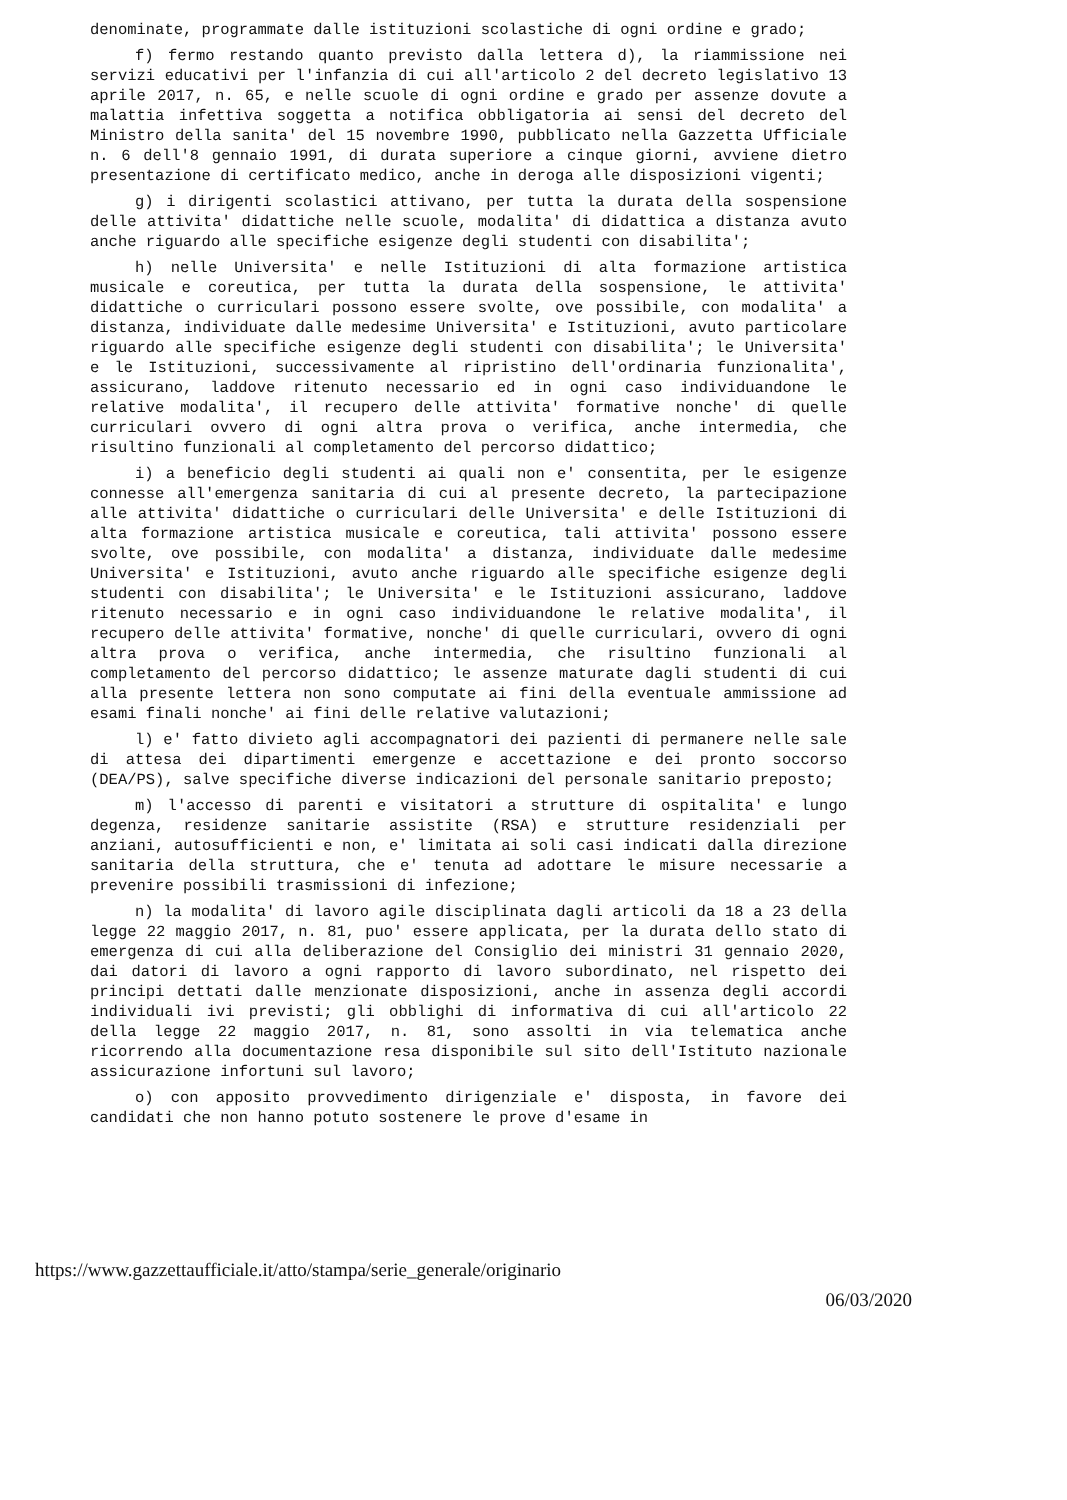denominate, programmate dalle istituzioni scolastiche di ogni ordine e grado;
f) fermo restando quanto previsto dalla lettera d), la riammissione nei servizi educativi per l'infanzia di cui all'articolo 2 del decreto legislativo 13 aprile 2017, n. 65, e nelle scuole di ogni ordine e grado per assenze dovute a malattia infettiva soggetta a notifica obbligatoria ai sensi del decreto del Ministro della sanita' del 15 novembre 1990, pubblicato nella Gazzetta Ufficiale n. 6 dell'8 gennaio 1991, di durata superiore a cinque giorni, avviene dietro presentazione di certificato medico, anche in deroga alle disposizioni vigenti;
g) i dirigenti scolastici attivano, per tutta la durata della sospensione delle attivita' didattiche nelle scuole, modalita' di didattica a distanza avuto anche riguardo alle specifiche esigenze degli studenti con disabilita';
h) nelle Universita' e nelle Istituzioni di alta formazione artistica musicale e coreutica, per tutta la durata della sospensione, le attivita' didattiche o curriculari possono essere svolte, ove possibile, con modalita' a distanza, individuate dalle medesime Universita' e Istituzioni, avuto particolare riguardo alle specifiche esigenze degli studenti con disabilita'; le Universita' e le Istituzioni, successivamente al ripristino dell'ordinaria funzionalita', assicurano, laddove ritenuto necessario ed in ogni caso individuandone le relative modalita', il recupero delle attivita' formative nonche' di quelle curriculari ovvero di ogni altra prova o verifica, anche intermedia, che risultino funzionali al completamento del percorso didattico;
i) a beneficio degli studenti ai quali non e' consentita, per le esigenze connesse all'emergenza sanitaria di cui al presente decreto, la partecipazione alle attivita' didattiche o curriculari delle Universita' e delle Istituzioni di alta formazione artistica musicale e coreutica, tali attivita' possono essere svolte, ove possibile, con modalita' a distanza, individuate dalle medesime Universita' e Istituzioni, avuto anche riguardo alle specifiche esigenze degli studenti con disabilita'; le Universita' e le Istituzioni assicurano, laddove ritenuto necessario e in ogni caso individuandone le relative modalita', il recupero delle attivita' formative, nonche' di quelle curriculari, ovvero di ogni altra prova o verifica, anche intermedia, che risultino funzionali al completamento del percorso didattico; le assenze maturate dagli studenti di cui alla presente lettera non sono computate ai fini della eventuale ammissione ad esami finali nonche' ai fini delle relative valutazioni;
l) e' fatto divieto agli accompagnatori dei pazienti di permanere nelle sale di attesa dei dipartimenti emergenze e accettazione e dei pronto soccorso (DEA/PS), salve specifiche diverse indicazioni del personale sanitario preposto;
m) l'accesso di parenti e visitatori a strutture di ospitalita' e lungo degenza, residenze sanitarie assistite (RSA) e strutture residenziali per anziani, autosufficienti e non, e' limitata ai soli casi indicati dalla direzione sanitaria della struttura, che e' tenuta ad adottare le misure necessarie a prevenire possibili trasmissioni di infezione;
n) la modalita' di lavoro agile disciplinata dagli articoli da 18 a 23 della legge 22 maggio 2017, n. 81, puo' essere applicata, per la durata dello stato di emergenza di cui alla deliberazione del Consiglio dei ministri 31 gennaio 2020, dai datori di lavoro a ogni rapporto di lavoro subordinato, nel rispetto dei principi dettati dalle menzionate disposizioni, anche in assenza degli accordi individuali ivi previsti; gli obblighi di informativa di cui all'articolo 22 della legge 22 maggio 2017, n. 81, sono assolti in via telematica anche ricorrendo alla documentazione resa disponibile sul sito dell'Istituto nazionale assicurazione infortuni sul lavoro;
o) con apposito provvedimento dirigenziale e' disposta, in favore dei candidati che non hanno potuto sostenere le prove d'esame in
https://www.gazzettaufficiale.it/atto/stampa/serie_generale/originario
06/03/2020